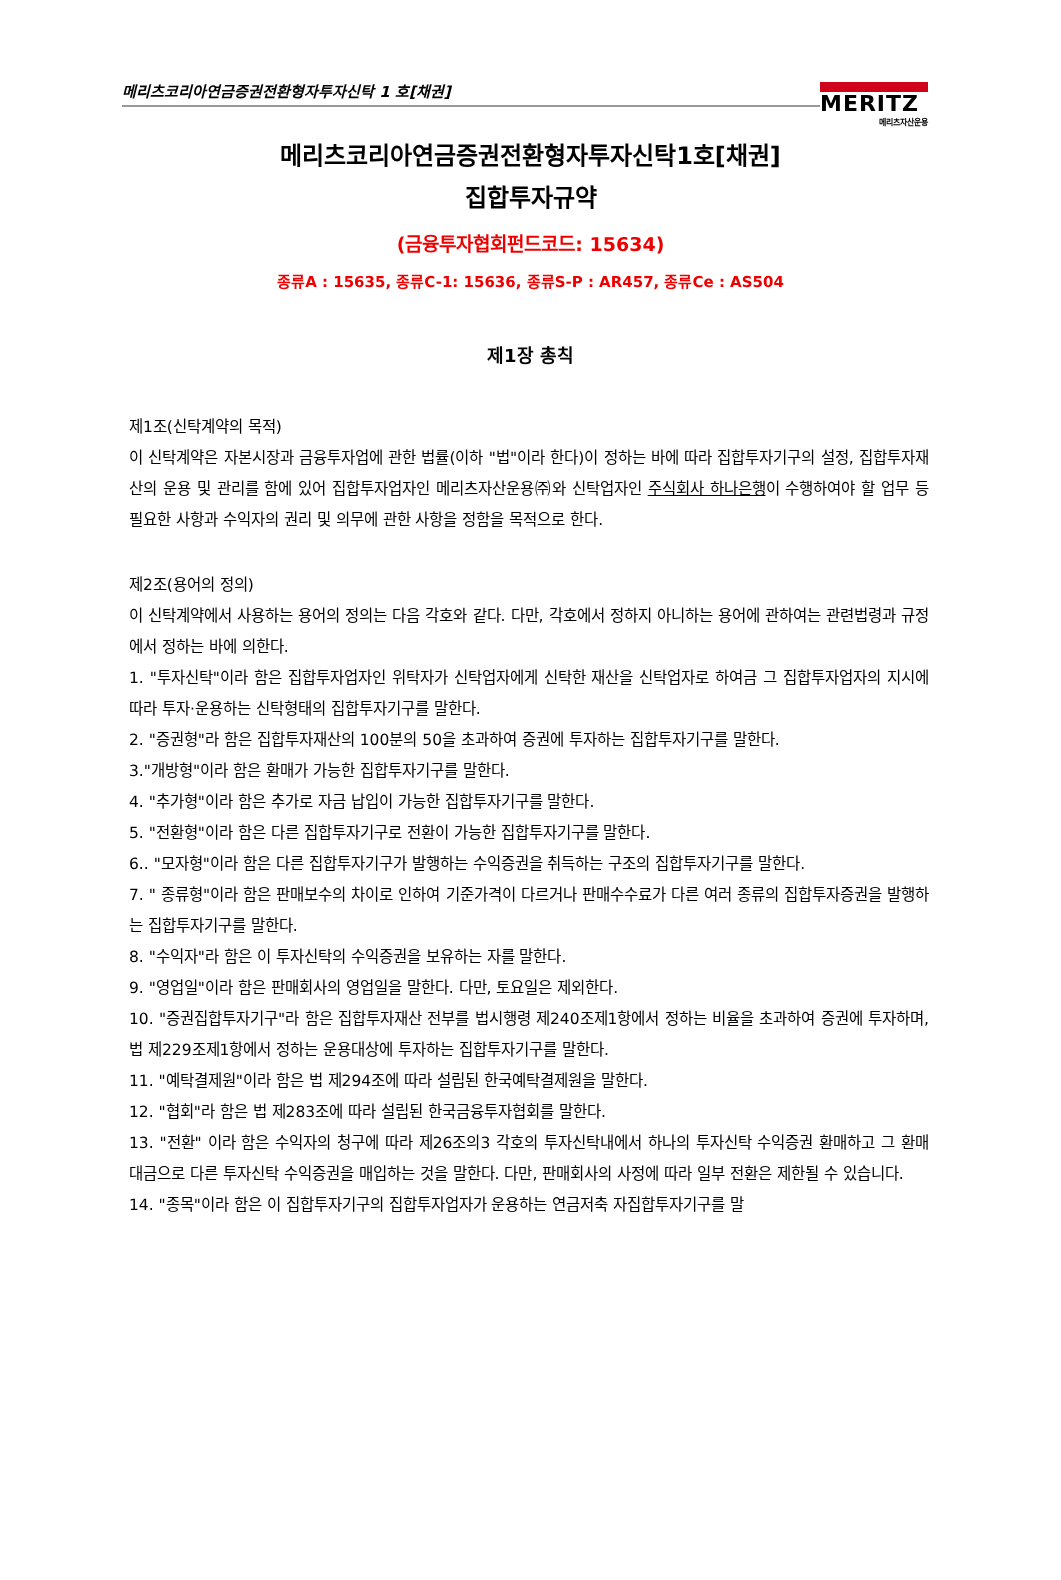메리츠코리아연금증권전환형자투자신탁 1 호[채권]
MERITZ
메리츠자산운용
메리츠코리아연금증권전환형자투자신탁1호[채권]
집합투자규약
(금융투자협회펀드코드: 15634)
종류A : 15635, 종류C-1: 15636, 종류S-P : AR457, 종류Ce : AS504
제1장 총칙
제1조(신탁계약의 목적)
이 신탁계약은 자본시장과 금융투자업에 관한 법률(이하 "법"이라 한다)이 정하는 바에 따라 집합투자기구의 설정, 집합투자재산의 운용 및 관리를 함에 있어 집합투자업자인 메리츠자산운용㈜와 신탁업자인 주식회사 하나은행이 수행하여야 할 업무 등 필요한 사항과 수익자의 권리 및 의무에 관한 사항을 정함을 목적으로 한다.
제2조(용어의 정의)
이 신탁계약에서 사용하는 용어의 정의는 다음 각호와 같다. 다만, 각호에서 정하지 아니하는 용어에 관하여는 관련법령과 규정에서 정하는 바에 의한다.
1. "투자신탁"이라 함은 집합투자업자인 위탁자가 신탁업자에게 신탁한 재산을 신탁업자로 하여금 그 집합투자업자의 지시에 따라 투자·운용하는 신탁형태의 집합투자기구를 말한다.
2. "증권형"라 함은 집합투자재산의 100분의 50을 초과하여 증권에 투자하는 집합투자기구를 말한다.
3."개방형"이라 함은 환매가 가능한 집합투자기구를 말한다.
4. "추가형"이라 함은 추가로 자금 납입이 가능한 집합투자기구를 말한다.
5. "전환형"이라 함은 다른 집합투자기구로 전환이 가능한 집합투자기구를 말한다.
6.. "모자형"이라 함은 다른 집합투자기구가 발행하는 수익증권을 취득하는 구조의 집합투자기구를 말한다.
7. " 종류형"이라 함은 판매보수의 차이로 인하여 기준가격이 다르거나 판매수수료가 다른 여러 종류의 집합투자증권을 발행하는 집합투자기구를 말한다.
8. "수익자"라 함은 이 투자신탁의 수익증권을 보유하는 자를 말한다.
9. "영업일"이라 함은 판매회사의 영업일을 말한다. 다만, 토요일은 제외한다.
10. "증권집합투자기구"라 함은 집합투자재산 전부를 법시행령 제240조제1항에서 정하는 비율을 초과하여 증권에 투자하며, 법 제229조제1항에서 정하는 운용대상에 투자하는 집합투자기구를 말한다.
11. "예탁결제원"이라 함은 법 제294조에 따라 설립된 한국예탁결제원을 말한다.
12. "협회"라 함은 법 제283조에 따라 설립된 한국금융투자협회를 말한다.
13. "전환" 이라 함은 수익자의 청구에 따라 제26조의3 각호의 투자신탁내에서 하나의 투자신탁 수익증권 환매하고 그 환매대금으로 다른 투자신탁 수익증권을 매입하는 것을 말한다. 다만, 판매회사의 사정에 따라 일부 전환은 제한될 수 있습니다.
14. "종목"이라 함은 이 집합투자기구의 집합투자업자가 운용하는 연금저축 자집합투자기구를 말